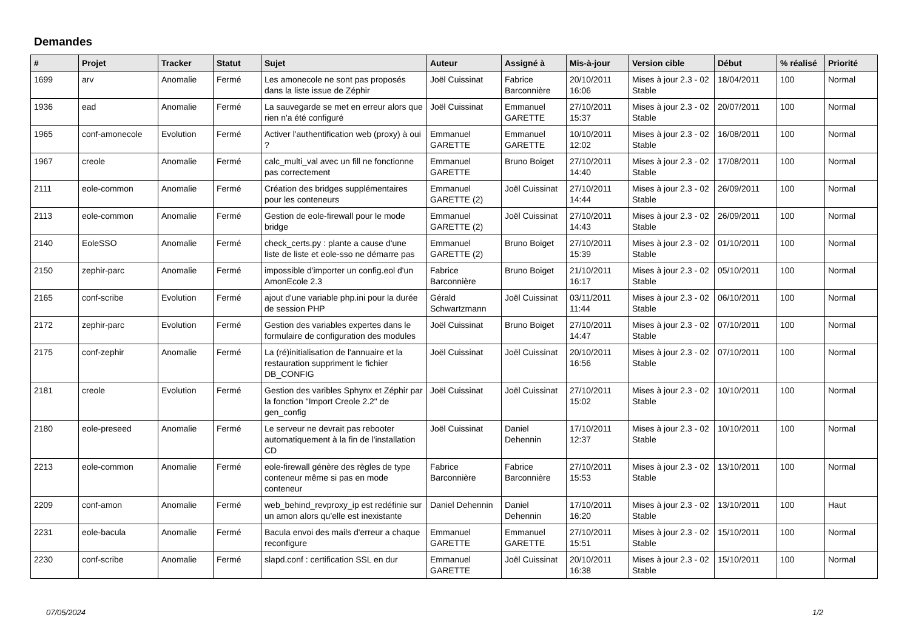Demandes
| # | Projet | Tracker | Statut | Sujet | Auteur | Assigné à | Mis-à-jour | Version cible | Début | % réalisé | Priorité |
| --- | --- | --- | --- | --- | --- | --- | --- | --- | --- | --- | --- |
| 1699 | arv | Anomalie | Fermé | Les amonecole ne sont pas proposés dans la liste issue de Zéphir | Joël Cuissinat | Fabrice Barconnière | 20/10/2011 16:06 | Mises à jour 2.3 - 02 Stable | 18/04/2011 | 100 | Normal |
| 1936 | ead | Anomalie | Fermé | La sauvegarde se met en erreur alors que rien n'a été configuré | Joël Cuissinat | Emmanuel GARETTE | 27/10/2011 15:37 | Mises à jour 2.3 - 02 Stable | 20/07/2011 | 100 | Normal |
| 1965 | conf-amonecole | Evolution | Fermé | Activer l'authentification web (proxy) à oui ? | Emmanuel GARETTE | Emmanuel GARETTE | 10/10/2011 12:02 | Mises à jour 2.3 - 02 Stable | 16/08/2011 | 100 | Normal |
| 1967 | creole | Anomalie | Fermé | calc_multi_val avec un fill ne fonctionne pas correctement | Emmanuel GARETTE | Bruno Boiget | 27/10/2011 14:40 | Mises à jour 2.3 - 02 Stable | 17/08/2011 | 100 | Normal |
| 2111 | eole-common | Anomalie | Fermé | Création des bridges supplémentaires pour les conteneurs | Emmanuel GARETTE (2) | Joël Cuissinat | 27/10/2011 14:44 | Mises à jour 2.3 - 02 Stable | 26/09/2011 | 100 | Normal |
| 2113 | eole-common | Anomalie | Fermé | Gestion de eole-firewall pour le mode bridge | Emmanuel GARETTE (2) | Joël Cuissinat | 27/10/2011 14:43 | Mises à jour 2.3 - 02 Stable | 26/09/2011 | 100 | Normal |
| 2140 | EoleSSO | Anomalie | Fermé | check_certs.py : plante a cause d'une liste de liste et eole-sso ne démarre pas | Emmanuel GARETTE (2) | Bruno Boiget | 27/10/2011 15:39 | Mises à jour 2.3 - 02 Stable | 01/10/2011 | 100 | Normal |
| 2150 | zephir-parc | Anomalie | Fermé | impossible d'importer un config.eol d'un AmonEcole 2.3 | Fabrice Barconnière | Bruno Boiget | 21/10/2011 16:17 | Mises à jour 2.3 - 02 Stable | 05/10/2011 | 100 | Normal |
| 2165 | conf-scribe | Evolution | Fermé | ajout d'une variable php.ini pour la durée de session PHP | Gérald Schwartzmann | Joël Cuissinat | 03/11/2011 11:44 | Mises à jour 2.3 - 02 Stable | 06/10/2011 | 100 | Normal |
| 2172 | zephir-parc | Evolution | Fermé | Gestion des variables expertes dans le formulaire de configuration des modules | Joël Cuissinat | Bruno Boiget | 27/10/2011 14:47 | Mises à jour 2.3 - 02 Stable | 07/10/2011 | 100 | Normal |
| 2175 | conf-zephir | Anomalie | Fermé | La (ré)initialisation de l'annuaire et la restauration suppriment le fichier DB_CONFIG | Joël Cuissinat | Joël Cuissinat | 20/10/2011 16:56 | Mises à jour 2.3 - 02 Stable | 07/10/2011 | 100 | Normal |
| 2181 | creole | Evolution | Fermé | Gestion des varibles Sphynx et Zéphir par la fonction "Import Creole 2.2" de gen_config | Joël Cuissinat | Joël Cuissinat | 27/10/2011 15:02 | Mises à jour 2.3 - 02 Stable | 10/10/2011 | 100 | Normal |
| 2180 | eole-preseed | Anomalie | Fermé | Le serveur ne devrait pas rebooter automatiquement à la fin de l'installation CD | Joël Cuissinat | Daniel Dehennin | 17/10/2011 12:37 | Mises à jour 2.3 - 02 Stable | 10/10/2011 | 100 | Normal |
| 2213 | eole-common | Anomalie | Fermé | eole-firewall génère des règles de type conteneur même si pas en mode conteneur | Fabrice Barconnière | Fabrice Barconnière | 27/10/2011 15:53 | Mises à jour 2.3 - 02 Stable | 13/10/2011 | 100 | Normal |
| 2209 | conf-amon | Anomalie | Fermé | web_behind_revproxy_ip est redéfinie sur un amon alors qu’elle est inexistante | Daniel Dehennin | Daniel Dehennin | 17/10/2011 16:20 | Mises à jour 2.3 - 02 Stable | 13/10/2011 | 100 | Haut |
| 2231 | eole-bacula | Anomalie | Fermé | Bacula envoi des mails d'erreur a chaque reconfigure | Emmanuel GARETTE | Emmanuel GARETTE | 27/10/2011 15:51 | Mises à jour 2.3 - 02 Stable | 15/10/2011 | 100 | Normal |
| 2230 | conf-scribe | Anomalie | Fermé | slapd.conf : certification SSL en dur | Emmanuel GARETTE | Joël Cuissinat | 20/10/2011 16:38 | Mises à jour 2.3 - 02 Stable | 15/10/2011 | 100 | Normal |
07/05/2024 1/2